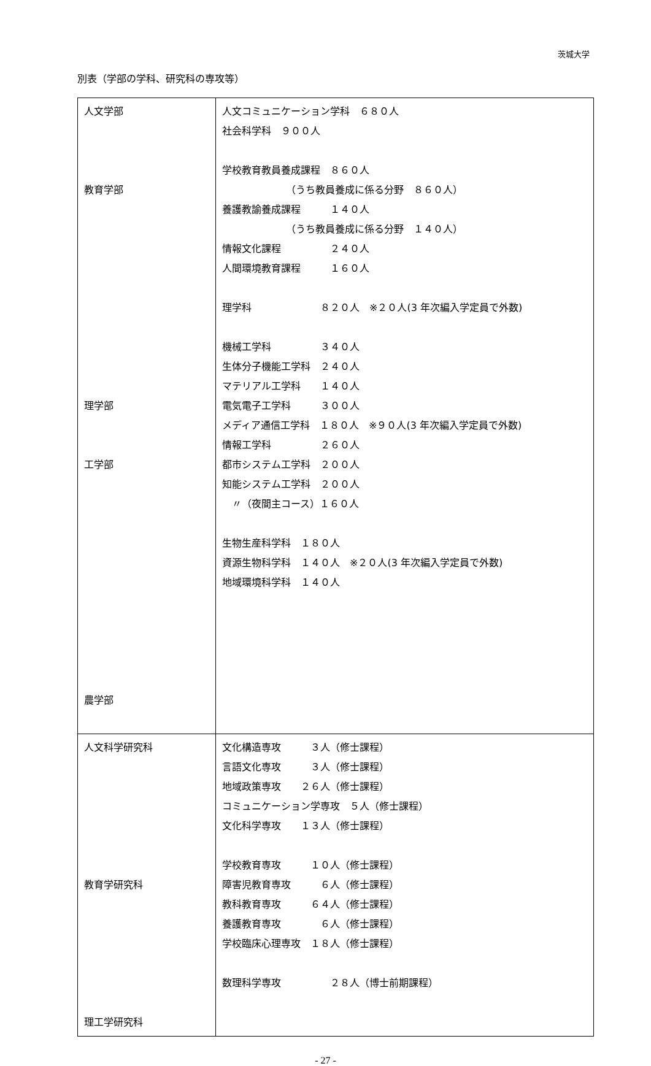茨城大学
別表（学部の学科、研究科の専攻等）
| 人文学部 教育学部 理学部 工学部 農学部 | 人文コミュニケーション学科 ６８０人 社会科学科 ９００人 学校教育教員養成課程 ８６０人 （うち教員養成に係る分野 ８６０人） 養護教諭養成課程 １４０人 （うち教員養成に係る分野 １４０人） 情報文化課程 ２４０人 人間環境教育課程 １６０人 理学科 ８２０人 ※２０人(3 年次編入学定員で外数) 機械工学科 ３４０人 生体分子機能工学科 ２４０人 マテリアル工学科 １４０人 電気電子工学科 ３００人 メディア通信工学科 １８０人 ※９０人(3 年次編入学定員で外数) 情報工学科 ２６０人 都市システム工学科 ２００人 知能システム工学科 ２００人 〃（夜間主コース）１６０人 生物生産科学科 １８０人 資源生物科学科 １４０人 ※２０人(3 年次編入学定員で外数) 地域環境科学科 １４０人 |
| 人文科学研究科 教育学研究科 理工学研究科 | 文化構造専攻 ３人（修士課程） 言語文化専攻 ３人（修士課程） 地域政策専攻 ２６人（修士課程） コミュニケーション学専攻 ５人（修士課程） 文化科学専攻 １３人（修士課程） 学校教育専攻 １０人（修士課程） 障害児教育専攻 ６人（修士課程） 教科教育専攻 ６４人（修士課程） 養護教育専攻 ６人（修士課程） 学校臨床心理専攻 １８人（修士課程） 数理科学専攻 ２８人（博士前期課程） |
- 27 -